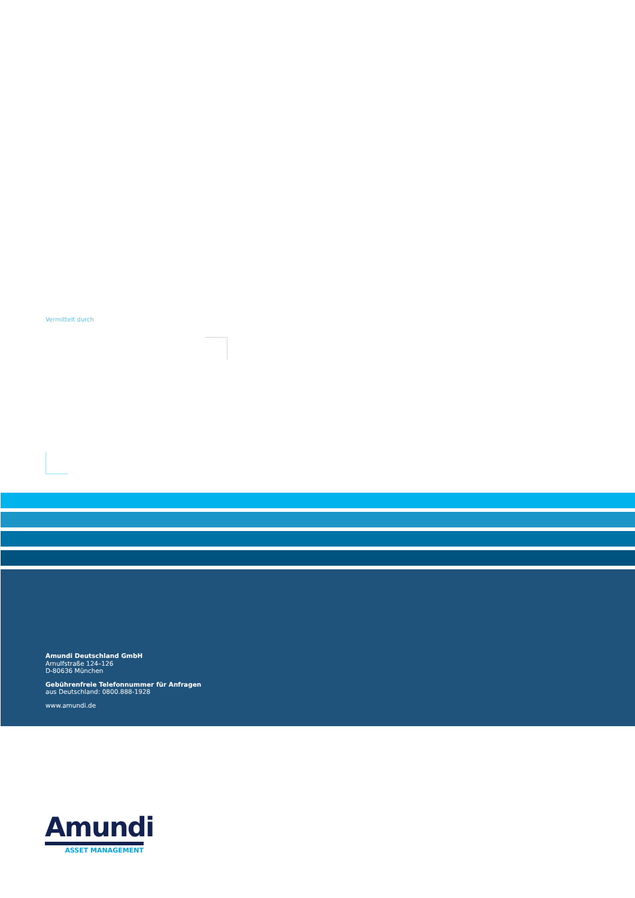Vermittelt durch
Amundi Deutschland GmbH
Arnulfstraße 124–126
D-80636 München
Gebührenfreie Telefonnummer für Anfragen
aus Deutschland: 0800.888-1928
www.amundi.de
Amundi
ASSET MANAGEMENT